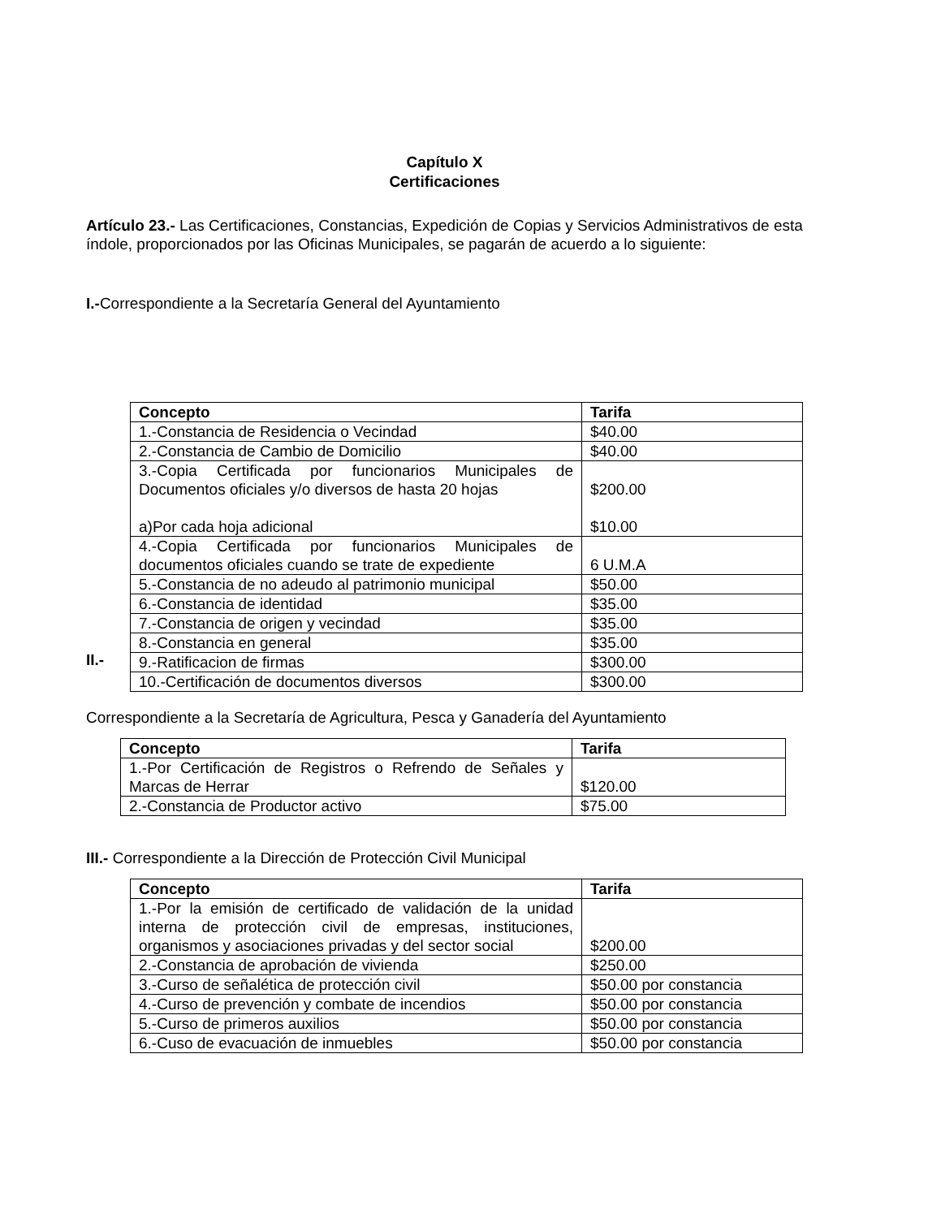Capítulo X
Certificaciones
Artículo 23.- Las Certificaciones, Constancias, Expedición de Copias y Servicios Administrativos de esta índole, proporcionados por las Oficinas Municipales, se pagarán de acuerdo a lo siguiente:
I.-Correspondiente a la Secretaría General del Ayuntamiento
II.-
| Concepto | Tarifa |
| --- | --- |
| 1.-Constancia de Residencia o Vecindad | $40.00 |
| 2.-Constancia de Cambio de Domicilio | $40.00 |
| 3.-Copia Certificada por funcionarios Municipales de Documentos oficiales y/o diversos de hasta 20 hojas a)Por cada hoja adicional | $200.00 $10.00 |
| 4.-Copia Certificada por funcionarios Municipales de documentos oficiales cuando se trate de expediente | 6 U.M.A |
| 5.-Constancia de no adeudo al patrimonio municipal | $50.00 |
| 6.-Constancia de identidad | $35.00 |
| 7.-Constancia de origen y vecindad | $35.00 |
| 8.-Constancia en general | $35.00 |
| 9.-Ratificacion de firmas | $300.00 |
| 10.-Certificación de documentos diversos | $300.00 |
Correspondiente a la Secretaría de Agricultura, Pesca y Ganadería del Ayuntamiento
| Concepto | Tarifa |
| --- | --- |
| 1.-Por Certificación de Registros o Refrendo de Señales y Marcas de Herrar | $120.00 |
| 2.-Constancia de Productor activo | $75.00 |
III.- Correspondiente a la Dirección de Protección Civil Municipal
| Concepto | Tarifa |
| --- | --- |
| 1.-Por la emisión de certificado de validación de la unidad interna de protección civil de empresas, instituciones, organismos y asociaciones privadas y del sector social | $200.00 |
| 2.-Constancia de aprobación de vivienda | $250.00 |
| 3.-Curso de señalética de protección civil | $50.00 por constancia |
| 4.-Curso de prevención y combate de incendios | $50.00 por constancia |
| 5.-Curso de primeros auxilios | $50.00 por constancia |
| 6.-Cuso de evacuación de inmuebles | $50.00 por constancia |